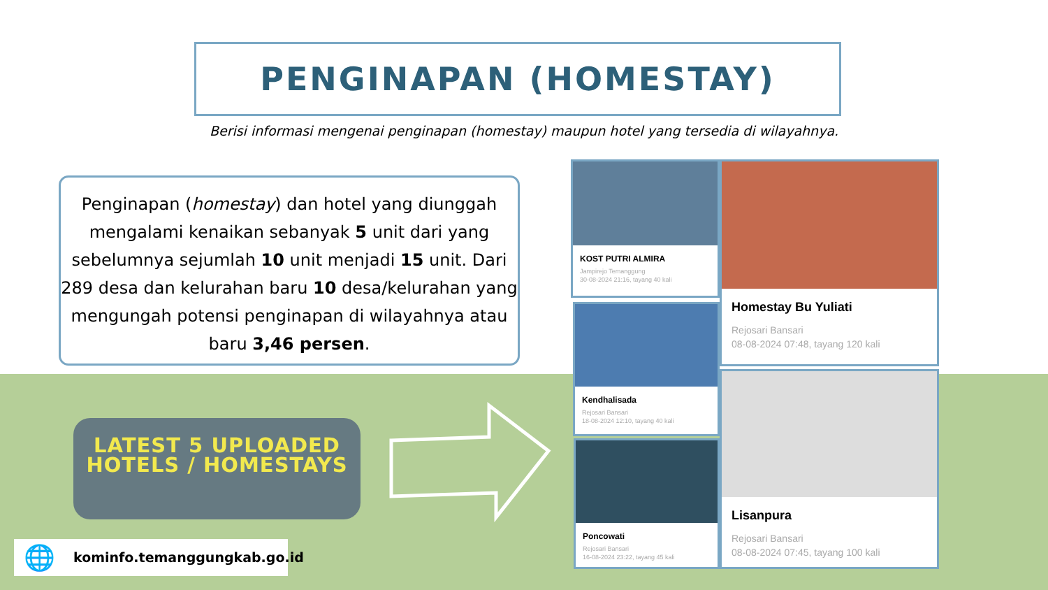PENGINAPAN (HOMESTAY)
Berisi informasi mengenai penginapan (homestay) maupun hotel yang tersedia di wilayahnya.
Penginapan (homestay) dan hotel yang diunggah mengalami kenaikan sebanyak 5 unit dari yang sebelumnya sejumlah 10 unit menjadi 15 unit. Dari 289 desa dan kelurahan baru 10 desa/kelurahan yang mengungah potensi penginapan di wilayahnya atau baru 3,46 persen.
LATEST 5 UPLOADED HOTELS / HOMESTAYS
🌐 kominfo.temanggungkab.go.id
KOST PUTRI ALMIRA
Jampirejo Temanggung
30-08-2024 21:16, tayang 40 kali
Kendhalisada
Rejosari Bansari
18-08-2024 12:10, tayang 40 kali
Poncowati
Rejosari Bansari
16-08-2024 23:22, tayang 45 kali
Homestay Bu Yuliati
Rejosari Bansari
08-08-2024 07:48, tayang 120 kali
Lisanpura
Rejosari Bansari
08-08-2024 07:45, tayang 100 kali